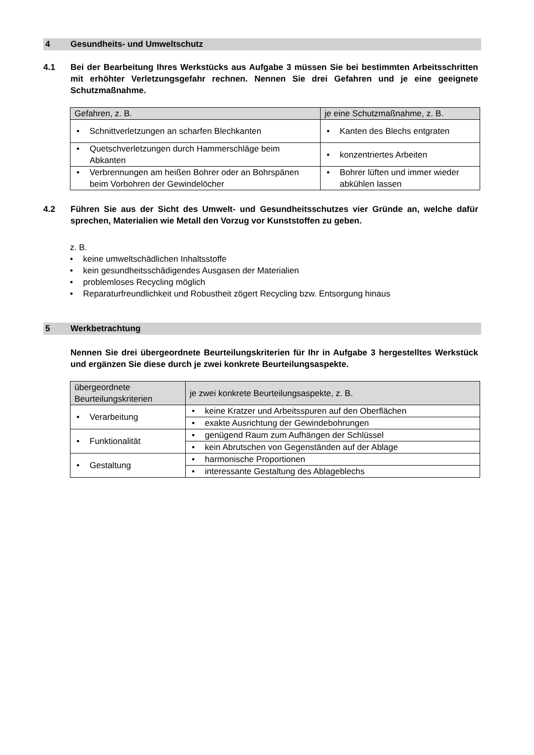4 Gesundheits- und Umweltschutz
4.1 Bei der Bearbeitung Ihres Werkstücks aus Aufgabe 3 müssen Sie bei bestimmten Arbeitsschritten mit erhöhter Verletzungsgefahr rechnen. Nennen Sie drei Gefahren und je eine geeignete Schutzmaßnahme.
| Gefahren, z. B. | je eine Schutzmaßnahme, z. B. |
| --- | --- |
| Schnittverletzungen an scharfen Blechkanten | Kanten des Blechs entgraten |
| Quetschverletzungen durch Hammerschläge beim Abkanten | konzentriertes Arbeiten |
| Verbrennungen am heißen Bohrer oder an Bohrspänen beim Vorbohren der Gewindelöcher | Bohrer lüften und immer wieder abkühlen lassen |
4.2 Führen Sie aus der Sicht des Umwelt- und Gesundheitsschutzes vier Gründe an, welche dafür sprechen, Materialien wie Metall den Vorzug vor Kunststoffen zu geben.
z. B.
keine umweltschädlichen Inhaltsstoffe
kein gesundheitsschädigendes Ausgasen der Materialien
problemloses Recycling möglich
Reparaturfreundlichkeit und Robustheit zögert Recycling bzw. Entsorgung hinaus
5 Werkbetrachtung
Nennen Sie drei übergeordnete Beurteilungskriterien für Ihr in Aufgabe 3 hergestelltes Werkstück und ergänzen Sie diese durch je zwei konkrete Beurteilungsaspekte.
| übergeordnete Beurteilungskriterien | je zwei konkrete Beurteilungsaspekte, z. B. |
| --- | --- |
| Verarbeitung | keine Kratzer und Arbeitsspuren auf den Oberflächen |
| | exakte Ausrichtung der Gewindebohrungen |
| Funktionalität | genügend Raum zum Aufhängen der Schlüssel |
| | kein Abrutschen von Gegenständen auf der Ablage |
| Gestaltung | harmonische Proportionen |
| | interessante Gestaltung des Ablageblechs |